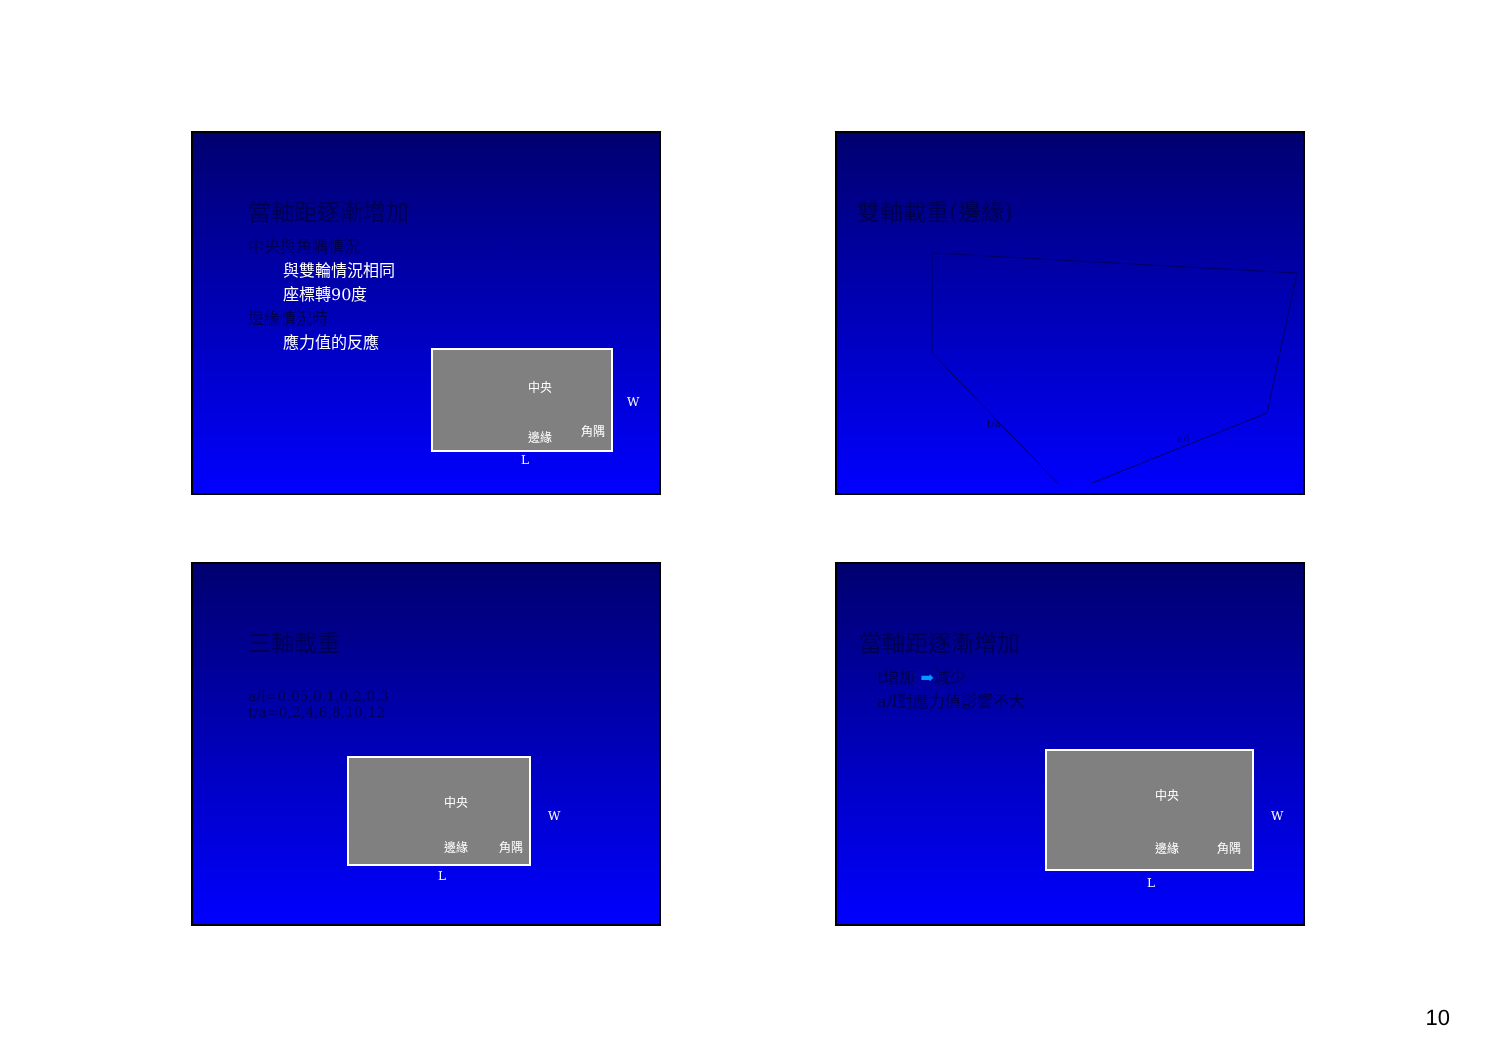當軸距逐漸增加
中央與角隅情況
與雙輪情況相同
座標轉90度
邊緣情況時
應力值的反應
中央
邊緣 角隅
W
L
雙軸載重(邊緣)
a/l
t/a
三軸載重
a/l=0.05,0.1,0.2,0.3
t/a=0,2,4,6,8,10,12
中央
邊緣 角隅
W
L
當軸距逐漸增加
t增加 ➡減少
a/l對應力值影響不大
中央
邊緣 角隅
W
L
10